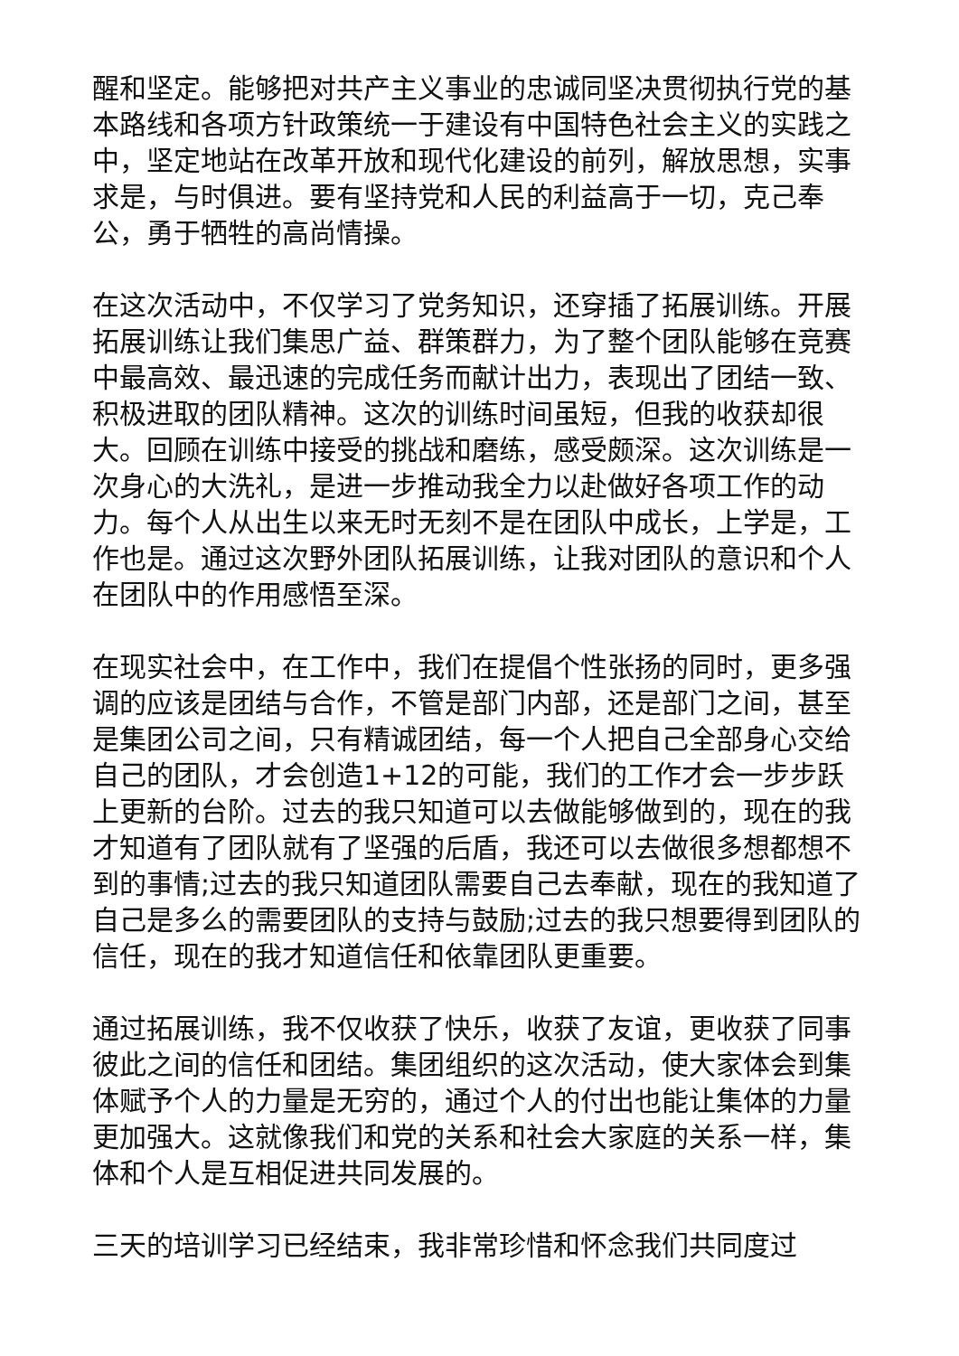醒和坚定。能够把对共产主义事业的忠诚同坚决贯彻执行党的基本路线和各项方针政策统一于建设有中国特色社会主义的实践之中，坚定地站在改革开放和现代化建设的前列，解放思想，实事求是，与时俱进。要有坚持党和人民的利益高于一切，克己奉公，勇于牺牲的高尚情操。
在这次活动中，不仅学习了党务知识，还穿插了拓展训练。开展拓展训练让我们集思广益、群策群力，为了整个团队能够在竞赛中最高效、最迅速的完成任务而献计出力，表现出了团结一致、积极进取的团队精神。这次的训练时间虽短，但我的收获却很大。回顾在训练中接受的挑战和磨练，感受颇深。这次训练是一次身心的大洗礼，是进一步推动我全力以赴做好各项工作的动力。每个人从出生以来无时无刻不是在团队中成长，上学是，工作也是。通过这次野外团队拓展训练，让我对团队的意识和个人在团队中的作用感悟至深。
在现实社会中，在工作中，我们在提倡个性张扬的同时，更多强调的应该是团结与合作，不管是部门内部，还是部门之间，甚至是集团公司之间，只有精诚团结，每一个人把自己全部身心交给自己的团队，才会创造1+12的可能，我们的工作才会一步步跃上更新的台阶。过去的我只知道可以去做能够做到的，现在的我才知道有了团队就有了坚强的后盾，我还可以去做很多想都想不到的事情;过去的我只知道团队需要自己去奉献，现在的我知道了自己是多么的需要团队的支持与鼓励;过去的我只想要得到团队的信任，现在的我才知道信任和依靠团队更重要。
通过拓展训练，我不仅收获了快乐，收获了友谊，更收获了同事彼此之间的信任和团结。集团组织的这次活动，使大家体会到集体赋予个人的力量是无穷的，通过个人的付出也能让集体的力量更加强大。这就像我们和党的关系和社会大家庭的关系一样，集体和个人是互相促进共同发展的。
三天的培训学习已经结束，我非常珍惜和怀念我们共同度过